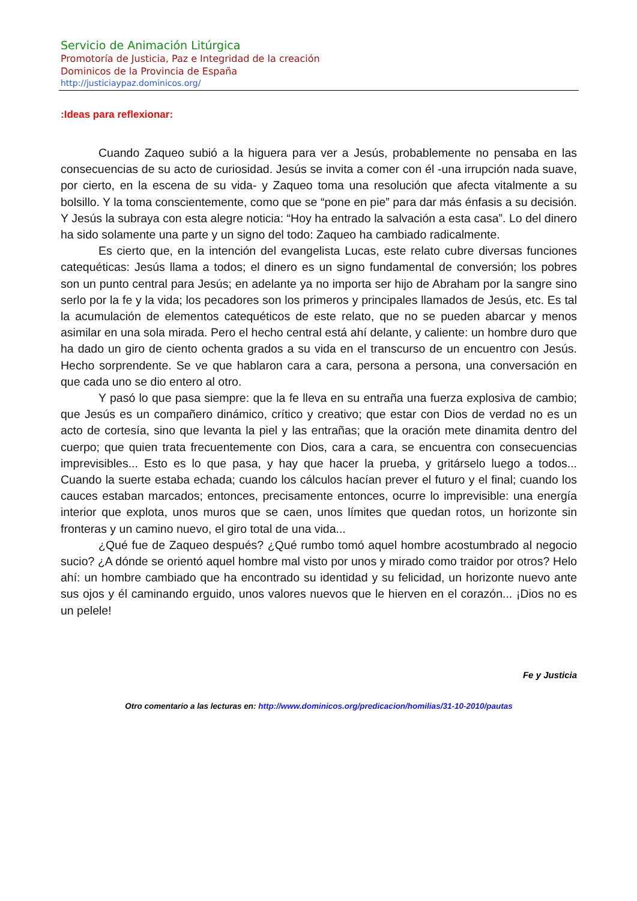Servicio de Animación Litúrgica
Promotoría de Justicia, Paz e Integridad de la creación
Dominicos de la Provincia de España
http://justiciaypaz.dominicos.org/
:Ideas para reflexionar:
Cuando Zaqueo subió a la higuera para ver a Jesús, probablemente no pensaba en las consecuencias de su acto de curiosidad. Jesús se invita a comer con él -una irrupción nada suave, por cierto, en la escena de su vida- y Zaqueo toma una resolución que afecta vitalmente a su bolsillo. Y la toma conscientemente, como que se “pone en pie” para dar más énfasis a su decisión. Y Jesús la subraya con esta alegre noticia: “Hoy ha entrado la salvación a esta casa”. Lo del dinero ha sido solamente una parte y un signo del todo: Zaqueo ha cambiado radicalmente.
Es cierto que, en la intención del evangelista Lucas, este relato cubre diversas funciones catequéticas: Jesús llama a todos; el dinero es un signo fundamental de conversión; los pobres son un punto central para Jesús; en adelante ya no importa ser hijo de Abraham por la sangre sino serlo por la fe y la vida; los pecadores son los primeros y principales llamados de Jesús, etc. Es tal la acumulación de elementos catequéticos de este relato, que no se pueden abarcar y menos asimilar en una sola mirada. Pero el hecho central está ahí delante, y caliente: un hombre duro que ha dado un giro de ciento ochenta grados a su vida en el transcurso de un encuentro con Jesús. Hecho sorprendente. Se ve que hablaron cara a cara, persona a persona, una conversación en que cada uno se dio entero al otro.
Y pasó lo que pasa siempre: que la fe lleva en su entraña una fuerza explosiva de cambio; que Jesús es un compañero dinámico, crítico y creativo; que estar con Dios de verdad no es un acto de cortesía, sino que levanta la piel y las entrañas; que la oración mete dinamita dentro del cuerpo; que quien trata frecuentemente con Dios, cara a cara, se encuentra con consecuencias imprevisibles... Esto es lo que pasa, y hay que hacer la prueba, y gritárselo luego a todos... Cuando la suerte estaba echada; cuando los cálculos hacían prever el futuro y el final; cuando los cauces estaban marcados; entonces, precisamente entonces, ocurre lo imprevisible: una energía interior que explota, unos muros que se caen, unos límites que quedan rotos, un horizonte sin fronteras y un camino nuevo, el giro total de una vida...
¿Qué fue de Zaqueo después? ¿Qué rumbo tomó aquel hombre acostumbrado al negocio sucio? ¿A dónde se orientó aquel hombre mal visto por unos y mirado como traidor por otros? Helo ahí: un hombre cambiado que ha encontrado su identidad y su felicidad, un horizonte nuevo ante sus ojos y él caminando erguido, unos valores nuevos que le hierven en el corazón... ¡Dios no es un pelele!
Fe y Justicia
Otro comentario a las lecturas en: http://www.dominicos.org/predicacion/homilias/31-10-2010/pautas